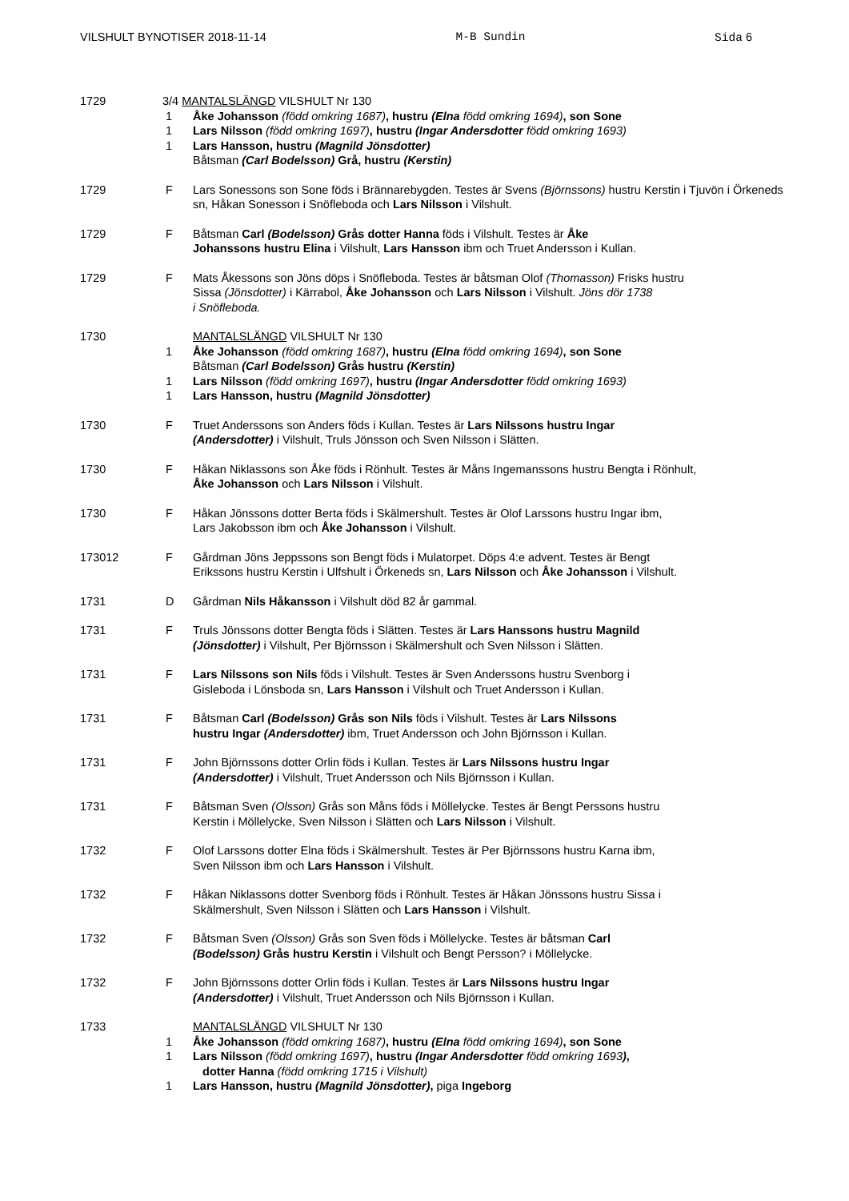VILSHULT BYNOTISER 2018-11-14 M-B Sundin Sida 6
1729 3/4 MANTALSLÄNGD VILSHULT Nr 130
1 Åke Johansson (född omkring 1687), hustru (Elna född omkring 1694), son Sone
1 Lars Nilsson (född omkring 1697), hustru (Ingar Andersdotter född omkring 1693)
1 Lars Hansson, hustru (Magnild Jönsdotter)
Båtsman (Carl Bodelsson) Grå, hustru (Kerstin)
1729 F Lars Sonessons son Sone föds i Brännarebygden. Testes är Svens (Björnssons) hustru Kerstin i Tjuvön i Örkeneds sn, Håkan Sonesson i Snöfleboda och Lars Nilsson i Vilshult.
1729 F Båtsman Carl (Bodelsson) Grås dotter Hanna föds i Vilshult. Testes är Åke
Johanssons hustru Elina i Vilshult, Lars Hansson ibm och Truet Andersson i Kullan.
1729 F Mats Åkessons son Jöns döps i Snöfleboda. Testes är båtsman Olof (Thomasson) Frisks hustru
Sissa (Jönsdotter) i Kärrabol, Åke Johansson och Lars Nilsson i Vilshult. Jöns dör 1738
i Snöfleboda.
1730 MANTALSLÄNGD VILSHULT Nr 130
1 Åke Johansson (född omkring 1687), hustru (Elna född omkring 1694), son Sone
Båtsman (Carl Bodelsson) Grås hustru (Kerstin)
1 Lars Nilsson (född omkring 1697), hustru (Ingar Andersdotter född omkring 1693)
1 Lars Hansson, hustru (Magnild Jönsdotter)
1730 F Truet Anderssons son Anders föds i Kullan. Testes är Lars Nilssons hustru Ingar
(Andersdotter) i Vilshult, Truls Jönsson och Sven Nilsson i Slätten.
1730 F Håkan Niklassons son Åke föds i Rönhult. Testes är Måns Ingemanssons hustru Bengta i Rönhult,
Åke Johansson och Lars Nilsson i Vilshult.
1730 F Håkan Jönssons dotter Berta föds i Skälmershult. Testes är Olof Larssons hustru Ingar ibm,
Lars Jakobsson ibm och Åke Johansson i Vilshult.
173012 F Gårdman Jöns Jeppssons son Bengt föds i Mulatorpet. Döps 4:e advent. Testes är Bengt
Erikssons hustru Kerstin i Ulfshult i Örkeneds sn, Lars Nilsson och Åke Johansson i Vilshult.
1731 D Gårdman Nils Håkansson i Vilshult död 82 år gammal.
1731 F Truls Jönssons dotter Bengta föds i Slätten. Testes är Lars Hanssons hustru Magnild
(Jönsdotter) i Vilshult, Per Björnsson i Skälmershult och Sven Nilsson i Slätten.
1731 F Lars Nilssons son Nils föds i Vilshult. Testes är Sven Anderssons hustru Svenborg i
Gisleboda i Lönsboda sn, Lars Hansson i Vilshult och Truet Andersson i Kullan.
1731 F Båtsman Carl (Bodelsson) Grås son Nils föds i Vilshult. Testes är Lars Nilssons
hustru Ingar (Andersdotter) ibm, Truet Andersson och John Björnsson i Kullan.
1731 F John Björnssons dotter Orlin föds i Kullan. Testes är Lars Nilssons hustru Ingar
(Andersdotter) i Vilshult, Truet Andersson och Nils Björnsson i Kullan.
1731 F Båtsman Sven (Olsson) Grås son Måns föds i Möllelycke. Testes är Bengt Perssons hustru
Kerstin i Möllelycke, Sven Nilsson i Slätten och Lars Nilsson i Vilshult.
1732 F Olof Larssons dotter Elna föds i Skälmershult. Testes är Per Björnssons hustru Karna ibm,
Sven Nilsson ibm och Lars Hansson i Vilshult.
1732 F Håkan Niklassons dotter Svenborg föds i Rönhult. Testes är Håkan Jönssons hustru Sissa i
Skälmershult, Sven Nilsson i Slätten och Lars Hansson i Vilshult.
1732 F Båtsman Sven (Olsson) Grås son Sven föds i Möllelycke. Testes är båtsman Carl
(Bodelsson) Grås hustru Kerstin i Vilshult och Bengt Persson? i Möllelycke.
1732 F John Björnssons dotter Orlin föds i Kullan. Testes är Lars Nilssons hustru Ingar
(Andersdotter) i Vilshult, Truet Andersson och Nils Björnsson i Kullan.
1733 MANTALSLÄNGD VILSHULT Nr 130
1 Åke Johansson (född omkring 1687), hustru (Elna född omkring 1694), son Sone
1 Lars Nilsson (född omkring 1697), hustru (Ingar Andersdotter född omkring 1693),
dotter Hanna (född omkring 1715 i Vilshult)
1 Lars Hansson, hustru (Magnild Jönsdotter), piga Ingeborg